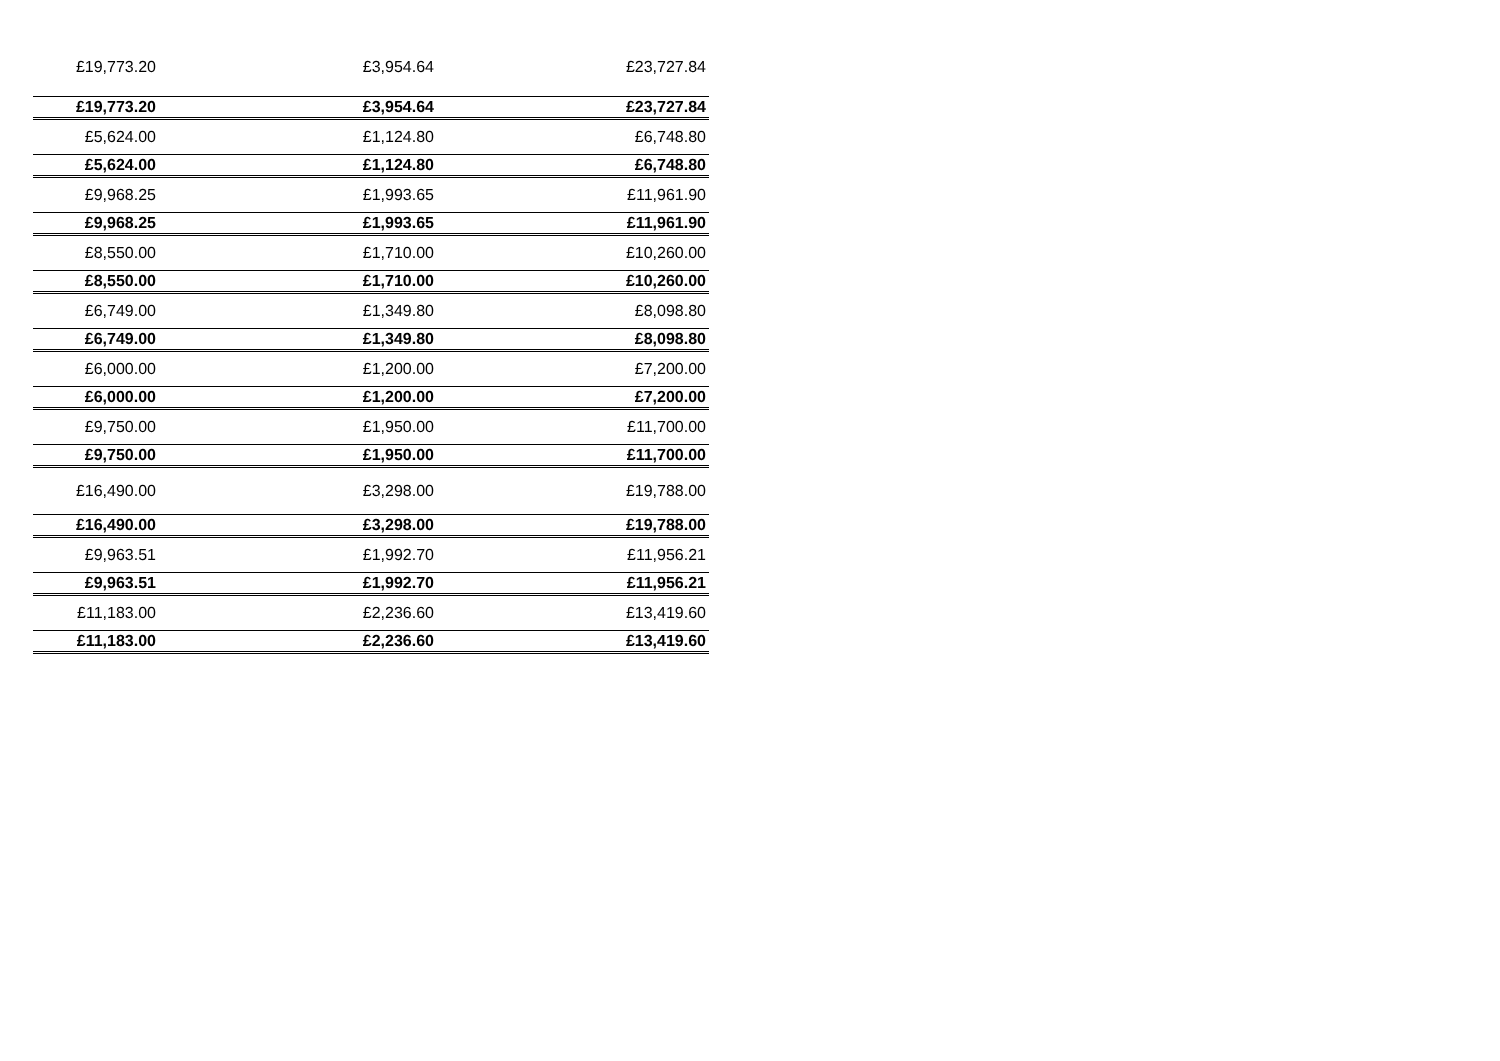| £19,773.20 | £3,954.64 | £23,727.84 |
| £19,773.20 | £3,954.64 | £23,727.84 |
| £5,624.00 | £1,124.80 | £6,748.80 |
| £5,624.00 | £1,124.80 | £6,748.80 |
| £9,968.25 | £1,993.65 | £11,961.90 |
| £9,968.25 | £1,993.65 | £11,961.90 |
| £8,550.00 | £1,710.00 | £10,260.00 |
| £8,550.00 | £1,710.00 | £10,260.00 |
| £6,749.00 | £1,349.80 | £8,098.80 |
| £6,749.00 | £1,349.80 | £8,098.80 |
| £6,000.00 | £1,200.00 | £7,200.00 |
| £6,000.00 | £1,200.00 | £7,200.00 |
| £9,750.00 | £1,950.00 | £11,700.00 |
| £9,750.00 | £1,950.00 | £11,700.00 |
| £16,490.00 | £3,298.00 | £19,788.00 |
| £16,490.00 | £3,298.00 | £19,788.00 |
| £9,963.51 | £1,992.70 | £11,956.21 |
| £9,963.51 | £1,992.70 | £11,956.21 |
| £11,183.00 | £2,236.60 | £13,419.60 |
| £11,183.00 | £2,236.60 | £13,419.60 |